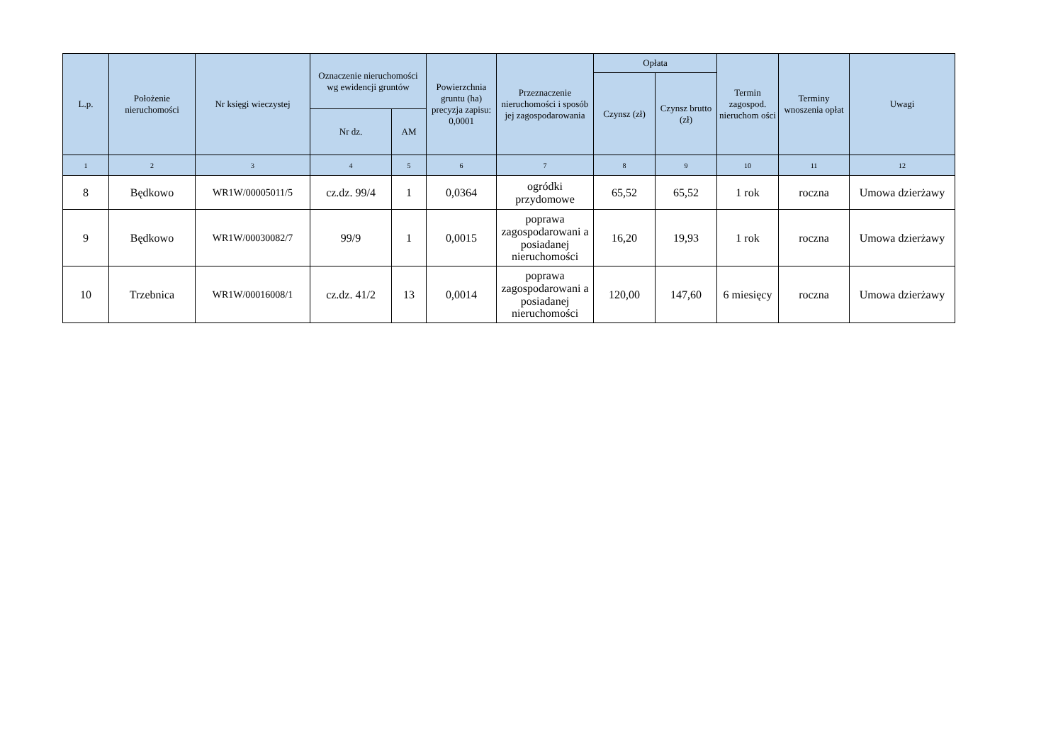| L.p. | Położenie nieruchomości | Nr księgi wieczystej | Oznaczenie nieruchomości wg ewidencji gruntów | | Powierzchnia gruntu (ha) precyzja zapisu: 0,0001 | Przeznaczenie nieruchomości i sposób jej zagospodarowania | Opłata | | Termin zagospod. nieruchom ości | Terminy wnoszenia opłat | Uwagi |
| --- | --- | --- | --- | --- | --- | --- | --- | --- | --- | --- | --- |
| | | | | | | | Czynsz (zł) | Czynsz brutto (zł) | | | |
| | | | Nr dz. | AM | | | | | | | |
| 1 | 2 | 3 | 4 | 5 | 6 | 7 | 8 | 9 | 10 | 11 | 12 |
| 8 | Będkowo | WR1W/00005011/5 | cz.dz. 99/4 | 1 | 0,0364 | ogródki przydomowe | 65,52 | 65,52 | 1 rok | roczna | Umowa dzierżawy |
| 9 | Będkowo | WR1W/00030082/7 | 99/9 | 1 | 0,0015 | poprawa zagospodarowani a posiadanej nieruchomości | 16,20 | 19,93 | 1 rok | roczna | Umowa dzierżawy |
| 10 | Trzebnica | WR1W/00016008/1 | cz.dz. 41/2 | 13 | 0,0014 | poprawa zagospodarowani a posiadanej nieruchomości | 120,00 | 147,60 | 6 miesięcy | roczna | Umowa dzierżawy |